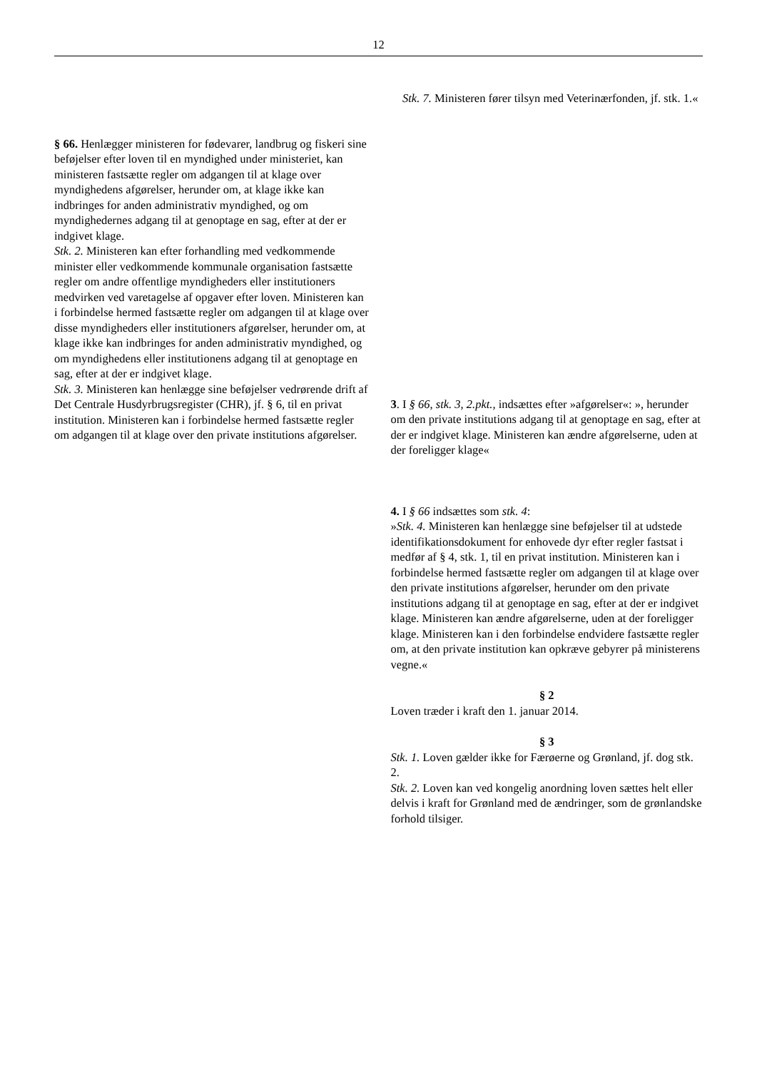12
Stk. 7. Ministeren fører tilsyn med Veterinærfonden, jf. stk. 1.«
§ 66. Henlægger ministeren for fødevarer, landbrug og fiskeri sine beføjelser efter loven til en myndighed under ministeriet, kan ministeren fastsætte regler om adgangen til at klage over myndighedens afgørelser, herunder om, at klage ikke kan indbringes for anden administrativ myndighed, og om myndighedernes adgang til at genoptage en sag, efter at der er indgivet klage.
Stk. 2. Ministeren kan efter forhandling med vedkommende minister eller vedkommende kommunale organisation fastsætte regler om andre offentlige myndigheders eller institutioners medvirken ved varetagelse af opgaver efter loven. Ministeren kan i forbindelse hermed fastsætte regler om adgangen til at klage over disse myndigheders eller institutioners afgørelser, herunder om, at klage ikke kan indbringes for anden administrativ myndighed, og om myndighedens eller institutionens adgang til at genoptage en sag, efter at der er indgivet klage.
Stk. 3. Ministeren kan henlægge sine beføjelser vedrørende drift af Det Centrale Husdyrbrugsregister (CHR), jf. § 6, til en privat institution. Ministeren kan i forbindelse hermed fastsætte regler om adgangen til at klage over den private institutions afgørelser.
3. I § 66, stk. 3, 2.pkt., indsættes efter »afgørelser«: », herunder om den private institutions adgang til at genoptage en sag, efter at der er indgivet klage. Ministeren kan ændre afgørelserne, uden at der foreligger klage«
4. I § 66 indsættes som stk. 4:
»Stk. 4. Ministeren kan henlægge sine beføjelser til at udstede identifikationsdokument for enhovede dyr efter regler fastsat i medfør af § 4, stk. 1, til en privat institution. Ministeren kan i forbindelse hermed fastsætte regler om adgangen til at klage over den private institutions afgørelser, herunder om den private institutions adgang til at genoptage en sag, efter at der er indgivet klage. Ministeren kan ændre afgørelserne, uden at der foreligger klage. Ministeren kan i den forbindelse endvidere fastsætte regler om, at den private institution kan opkræve gebyrer på ministerens vegne.«
§ 2
Loven træder i kraft den 1. januar 2014.
§ 3
Stk. 1. Loven gælder ikke for Færøerne og Grønland, jf. dog stk. 2.
Stk. 2. Loven kan ved kongelig anordning loven sættes helt eller delvis i kraft for Grønland med de ændringer, som de grønlandske forhold tilsiger.